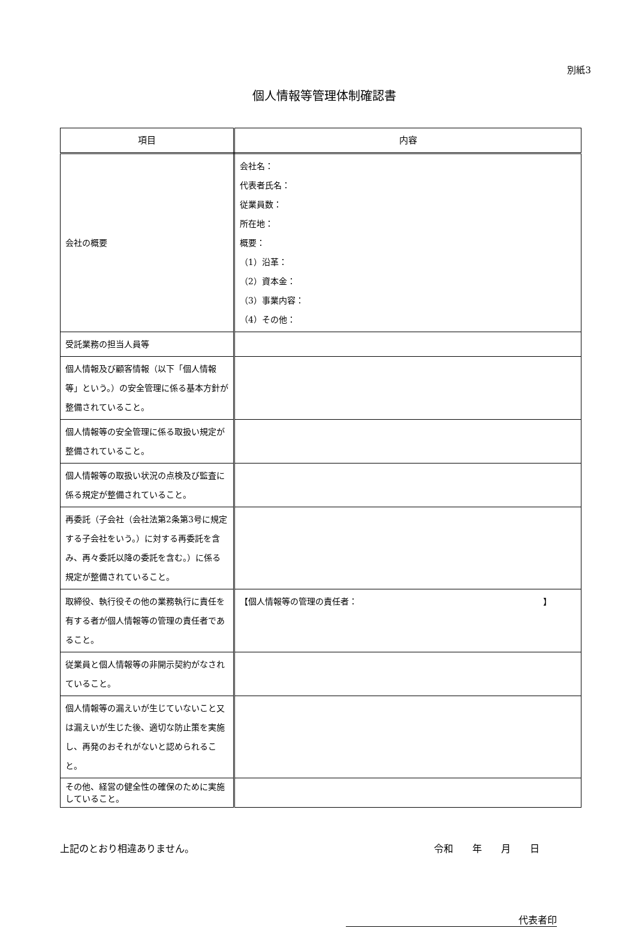別紙3
個人情報等管理体制確認書
| 項目 | 内容 |
| --- | --- |
| 会社の概要 | 会社名： 代表者氏名： 従業員数： 所在地： 概要： （1）沿革： （2）資本金： （3）事業内容： （4）その他： |
| 受託業務の担当人員等 | |
| 個人情報及び顧客情報（以下「個人情報等」という。）の安全管理に係る基本方針が整備されていること。 | |
| 個人情報等の安全管理に係る取扱い規定が整備されていること。 | |
| 個人情報等の取扱い状況の点検及び監査に係る規定が整備されていること。 | |
| 再委託（子会社（会社法第2条第3号に規定する子会社をいう。）に対する再委託を含み、再々委託以降の委託を含む。）に係る規定が整備されていること。 | |
| 取締役、執行役その他の業務執行に責任を有する者が個人情報等の管理の責任者であること。 | 【個人情報等の管理の責任者： 】 |
| 従業員と個人情報等の非開示契約がなされていること。 | |
| 個人情報等の漏えいが生じていないこと又は漏えいが生じた後、適切な防止策を実施し、再発のおそれがないと認められること。 | |
| その他、経営の健全性の確保のために実施していること。 | |
上記のとおり相違ありません。 令和　　年　　月　　日
代表者印